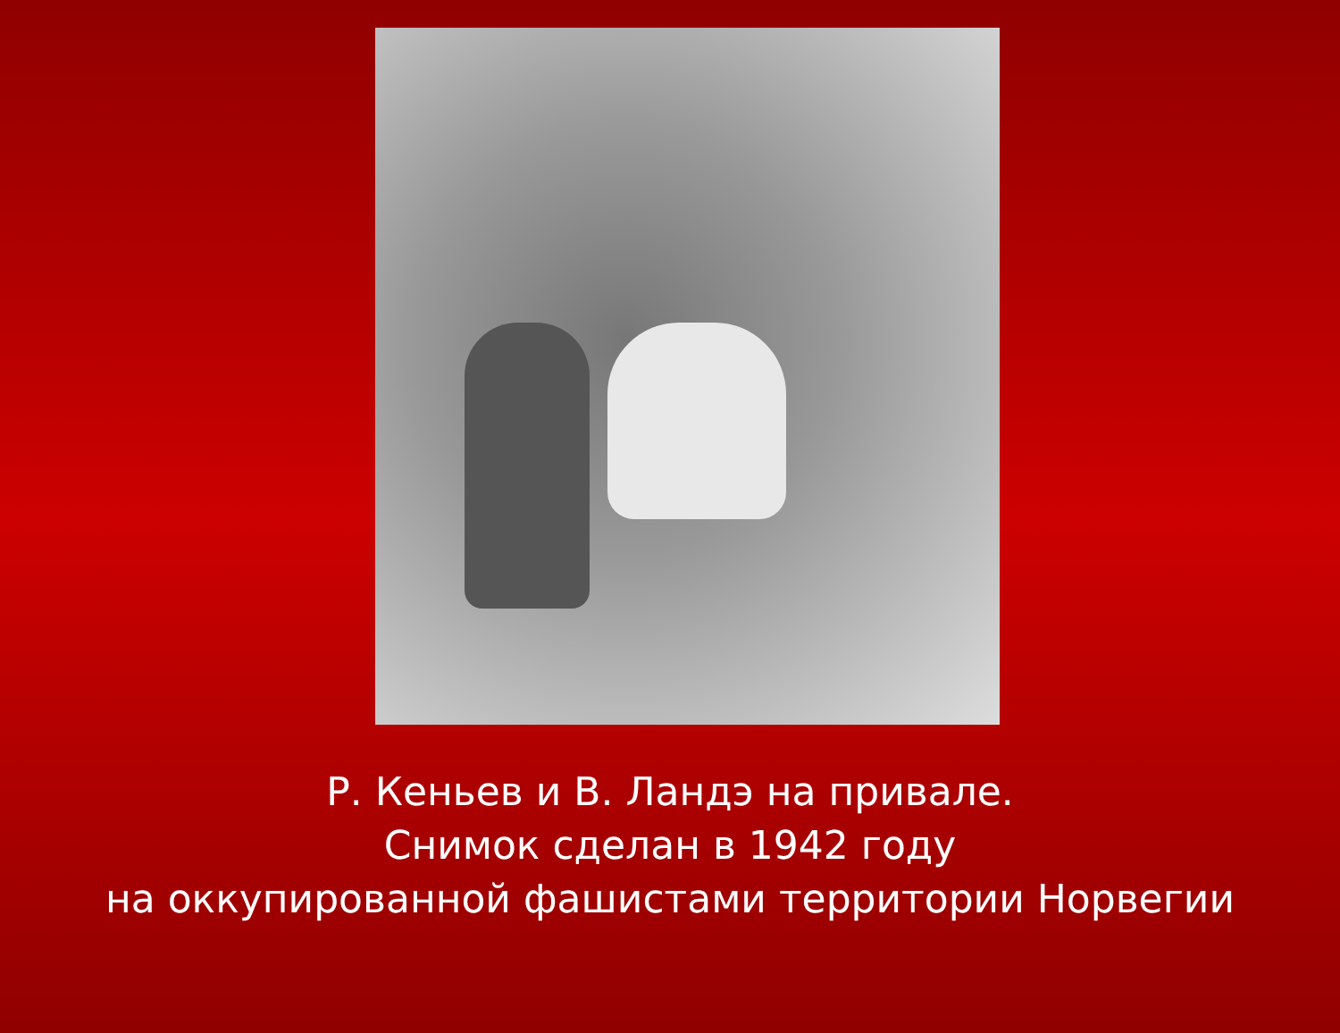Р. Кеньев и В. Ландэ на привале.
Снимок сделан в 1942 году
на оккупированной фашистами территории Норвегии